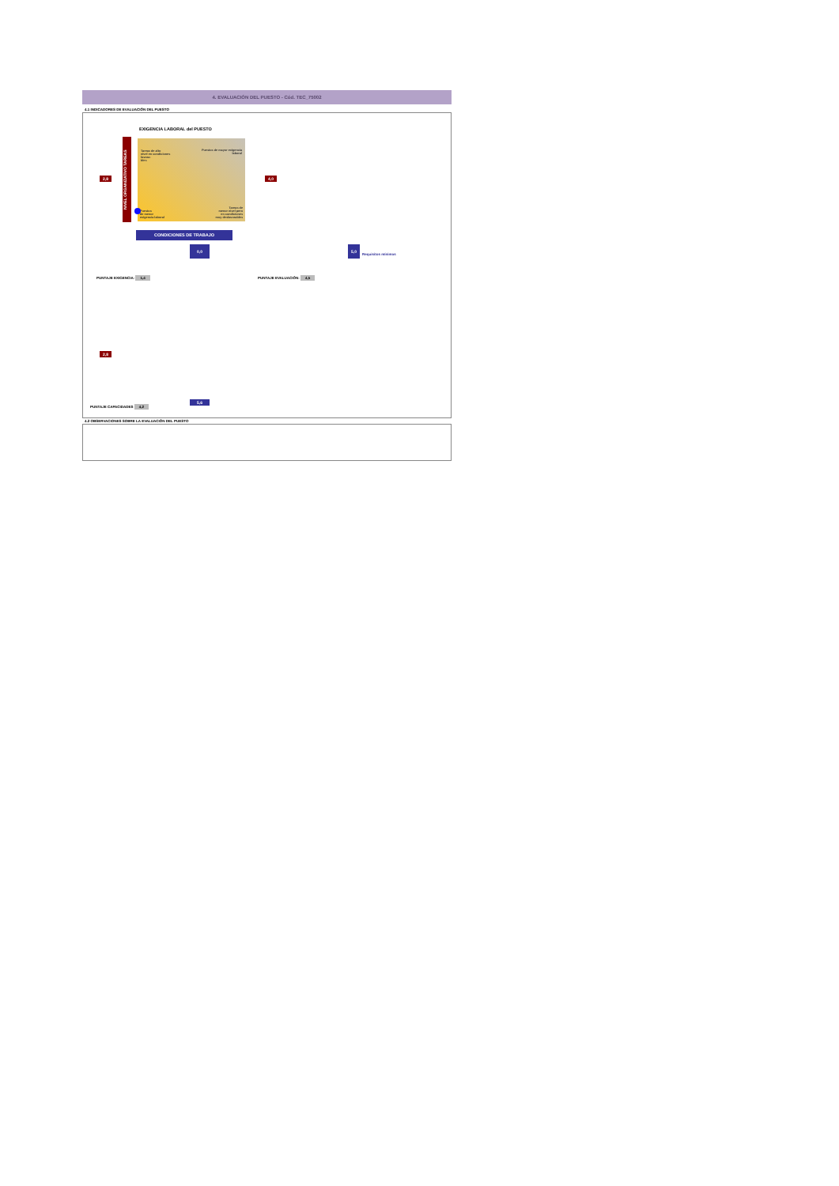4. EVALUACIÓN DEL PUESTO - Cód. TEC_75002
4.1 INDICADORES DE EVALUACIÓN DEL PUESTO
EXIGENCIA LABORAL del PUESTO
NIVEL ORGANIZATIVO TAREAS
Tareas de alto
nivel en condiciones
favora-
bles
Puestos de mayor exigencia
laboral
Puestos
de menor
exigencia laboral
Tareas de
menor nivel pero
en condiciones
muy desfavorables
CONDICIONES DE TRABAJO
2,8 4,0
0,0 5,0
Requisitos mínimos
PUNTAJE EXIGENCIA: 1,4 PUNTAJE EVALUACIÓN: 4,5
2,8
5,6
PUNTAJE CAPACIDADES 4,2
4.2 OBSERVACIONES SOBRE LA EVALUACIÓN DEL PUESTO